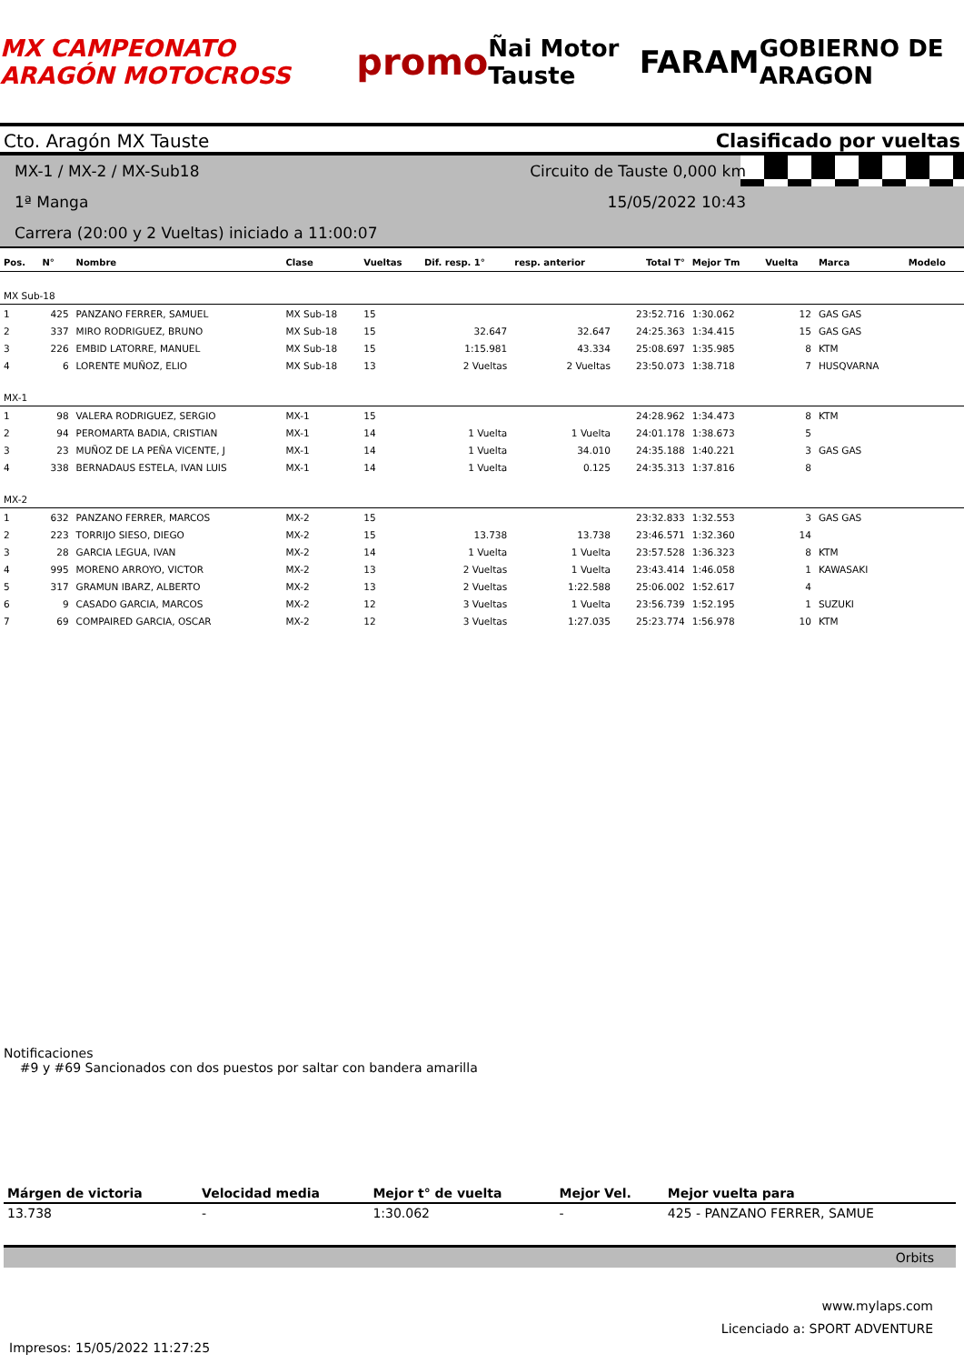MX CAMPEONATO ARAGÓN MOTOCROSS promo Ñai Motor Tauste FARAM GOBIERNO DE ARAGON
Cto. Aragón MX Tauste Clasificado por vueltas
MX-1 / MX-2 / MX-Sub18
1ª Manga
Carrera (20:00 y 2 Vueltas) iniciado a 11:00:07
Circuito de Tauste 0,000 km
15/05/2022 10:43
| Pos. | N° | Nombre | Clase | Vueltas | Dif. resp. 1° | resp. anterior | Total T° | Mejor Tm | Vuelta | Marca | Modelo |
| --- | --- | --- | --- | --- | --- | --- | --- | --- | --- | --- | --- |
| MX Sub-18 | | | | | | | | | | | |
| 1 | 425 | PANZANO FERRER, SAMUEL | MX Sub-18 | 15 | | | 23:52.716 | 1:30.062 | 12 | GAS GAS | |
| 2 | 337 | MIRO RODRIGUEZ, BRUNO | MX Sub-18 | 15 | 32.647 | 32.647 | 24:25.363 | 1:34.415 | 15 | GAS GAS | |
| 3 | 226 | EMBID LATORRE, MANUEL | MX Sub-18 | 15 | 1:15.981 | 43.334 | 25:08.697 | 1:35.985 | 8 | KTM | |
| 4 | 6 | LORENTE MUÑOZ, ELIO | MX Sub-18 | 13 | 2 Vueltas | 2 Vueltas | 23:50.073 | 1:38.718 | 7 | HUSQVARNA | |
| MX-1 | | | | | | | | | | | |
| 1 | 98 | VALERA RODRIGUEZ, SERGIO | MX-1 | 15 | | | 24:28.962 | 1:34.473 | 8 | KTM | |
| 2 | 94 | PEROMARTA BADIA, CRISTIAN | MX-1 | 14 | 1 Vuelta | 1 Vuelta | 24:01.178 | 1:38.673 | 5 | | |
| 3 | 23 | MUÑOZ DE LA PEÑA VICENTE, J | MX-1 | 14 | 1 Vuelta | 34.010 | 24:35.188 | 1:40.221 | 3 | GAS GAS | |
| 4 | 338 | BERNADAUS ESTELA, IVAN LUIS | MX-1 | 14 | 1 Vuelta | 0.125 | 24:35.313 | 1:37.816 | 8 | | |
| MX-2 | | | | | | | | | | | |
| 1 | 632 | PANZANO FERRER, MARCOS | MX-2 | 15 | | | 23:32.833 | 1:32.553 | 3 | GAS GAS | |
| 2 | 223 | TORRIJO SIESO, DIEGO | MX-2 | 15 | 13.738 | 13.738 | 23:46.571 | 1:32.360 | 14 | | |
| 3 | 28 | GARCIA LEGUA, IVAN | MX-2 | 14 | 1 Vuelta | 1 Vuelta | 23:57.528 | 1:36.323 | 8 | KTM | |
| 4 | 995 | MORENO ARROYO, VICTOR | MX-2 | 13 | 2 Vueltas | 1 Vuelta | 23:43.414 | 1:46.058 | 1 | KAWASAKI | |
| 5 | 317 | GRAMUN IBARZ, ALBERTO | MX-2 | 13 | 2 Vueltas | 1:22.588 | 25:06.002 | 1:52.617 | 4 | | |
| 6 | 9 | CASADO GARCIA, MARCOS | MX-2 | 12 | 3 Vueltas | 1 Vuelta | 23:56.739 | 1:52.195 | 1 | SUZUKI | |
| 7 | 69 | COMPAIRED GARCIA, OSCAR | MX-2 | 12 | 3 Vueltas | 1:27.035 | 25:23.774 | 1:56.978 | 10 | KTM | |
Notificaciones
#9 y #69 Sancionados con dos puestos por saltar con bandera amarilla
| Márgen de victoria | Velocidad media | Mejor t° de vuelta | Mejor Vel. | Mejor vuelta para |
| --- | --- | --- | --- | --- |
| 13.738 | - | 1:30.062 | - | 425 - PANZANO FERRER, SAMUE |
Orbits
www.mylaps.com
Licenciado a: SPORT ADVENTURE
Impresos: 15/05/2022 11:27:25